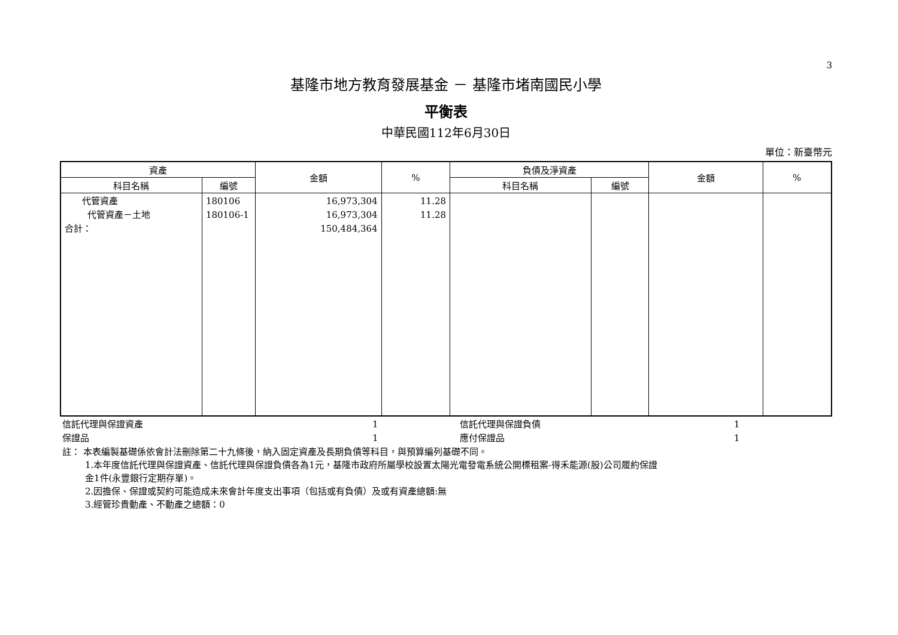3
基隆市地方教育發展基金 － 基隆市堵南國民小學
平衡表
中華民國112年6月30日
單位：新臺幣元
| 資產 | | 金額 | % | 負債及淨資產 | | 金額 | % |
| --- | --- | --- | --- | --- | --- | --- | --- |
| 科目名稱 | 編號 | | | 科目名稱 | 編號 | | |
| 代管資產 代管資產－土地 合計： | 180106 180106-1 | 16,973,304 16,973,304 150,484,364 | 11.28 11.28 | | | | |
| 信託代理與保證資產 | 1 | | 信託代理與保證負債 | 1 |
| 保證品 | 1 | | 應付保證品 | 1 |
註： 本表編製基礎係依會計法刪除第二十九條後，納入固定資產及長期負債等科目，與預算編列基礎不同。
1.本年度信託代理與保證資產、信託代理與保證負債各為1元，基隆市政府所屬學校設置太陽光電發電系統公開標租案-得禾能源(股)公司履約保證
金1件(永豐銀行定期存單)。
2.因擔保、保證或契約可能造成未來會計年度支出事項（包括或有負債）及或有資產總額:無
3.經管珍貴動產、不動產之總額：0